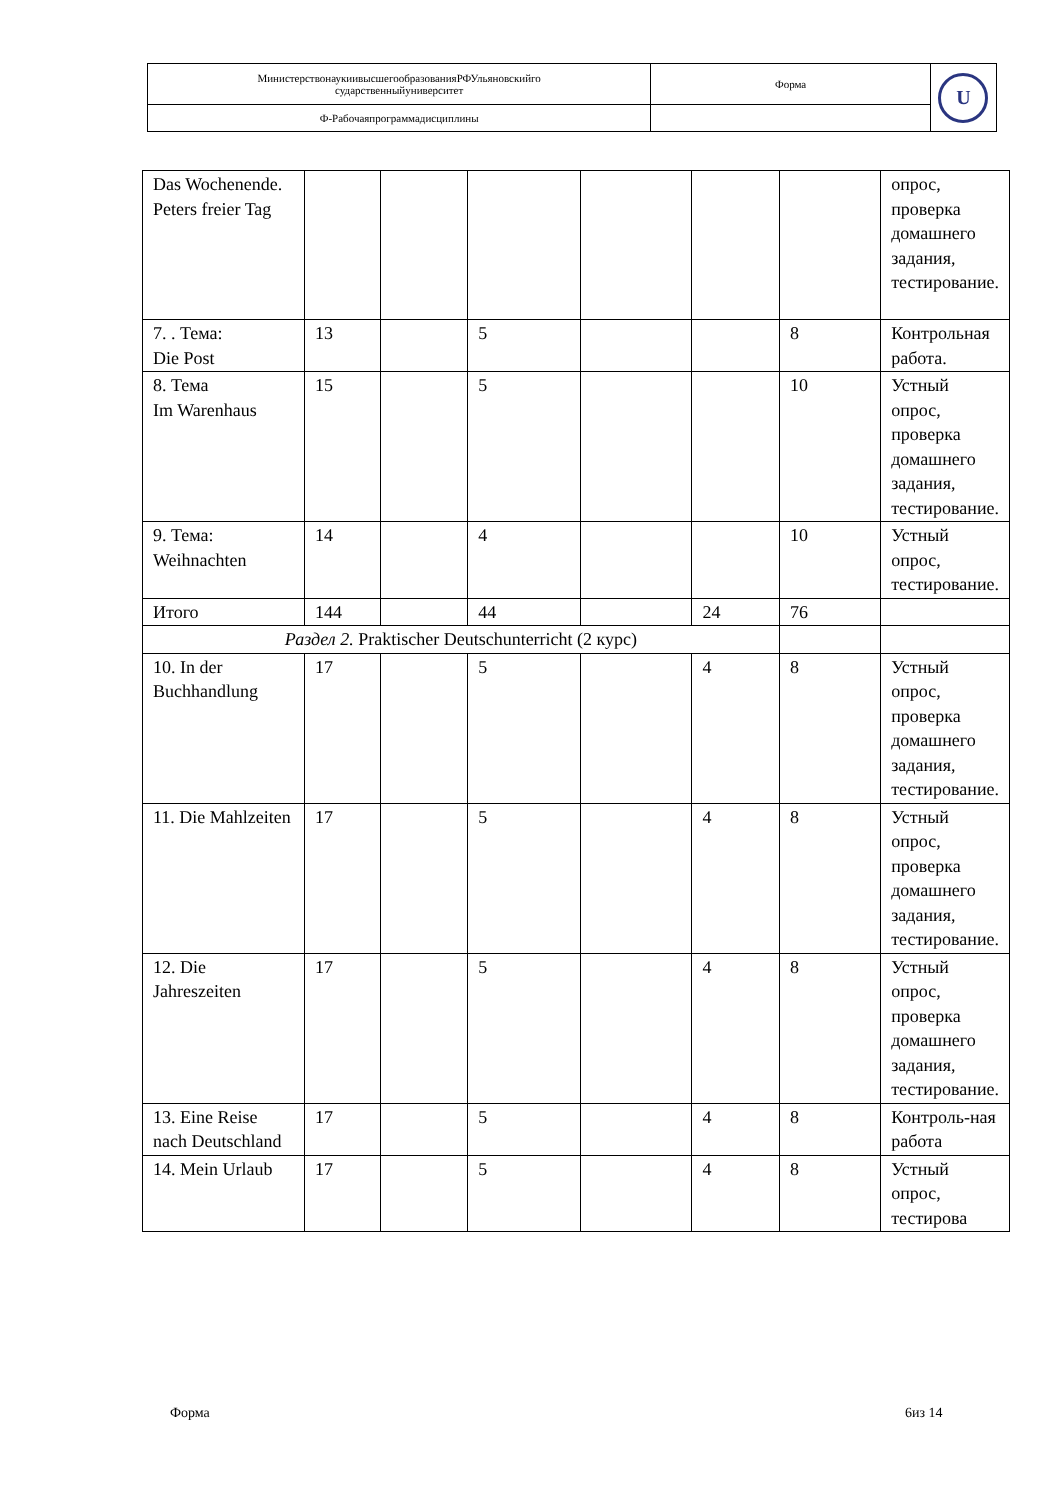| МинистерствонаукиивысшегообразованияРФУльяновскийго сударственныйуниверситет | Форма | U |
| Ф-Рабочаяпрограммадисциплины | | |
| Das Wochenende. Peters freier Tag | | | | | | | опрос, проверка домашнего задания, тестирование. |
| 7. . Тема: Die Post | 13 | | 5 | | | 8 | Контрольная работа. |
| 8. Тема Im Warenhaus | 15 | | 5 | | | 10 | Устный опрос, проверка домашнего задания, тестирование. |
| 9. Тема: Weihnachten | 14 | | 4 | | | 10 | Устный опрос, тестирование. |
| Итого | 144 | | 44 | | 24 | 76 | |
| Раздел 2. Praktischer Deutschunterricht (2 курс) | | | | | | | |
| 10. In der Buchhandlung | 17 | | 5 | | 4 | 8 | Устный опрос, проверка домашнего задания, тестирование. |
| 11. Die Mahlzeiten | 17 | | 5 | | 4 | 8 | Устный опрос, проверка домашнего задания, тестирование. |
| 12. Die Jahreszeiten | 17 | | 5 | | 4 | 8 | Устный опрос, проверка домашнего задания, тестирование. |
| 13. Eine Reise nach Deutschland | 17 | | 5 | | 4 | 8 | Контроль-ная работа |
| 14. Mein Urlaub | 17 | | 5 | | 4 | 8 | Устный опрос, тестирова |
Форма 6из 14